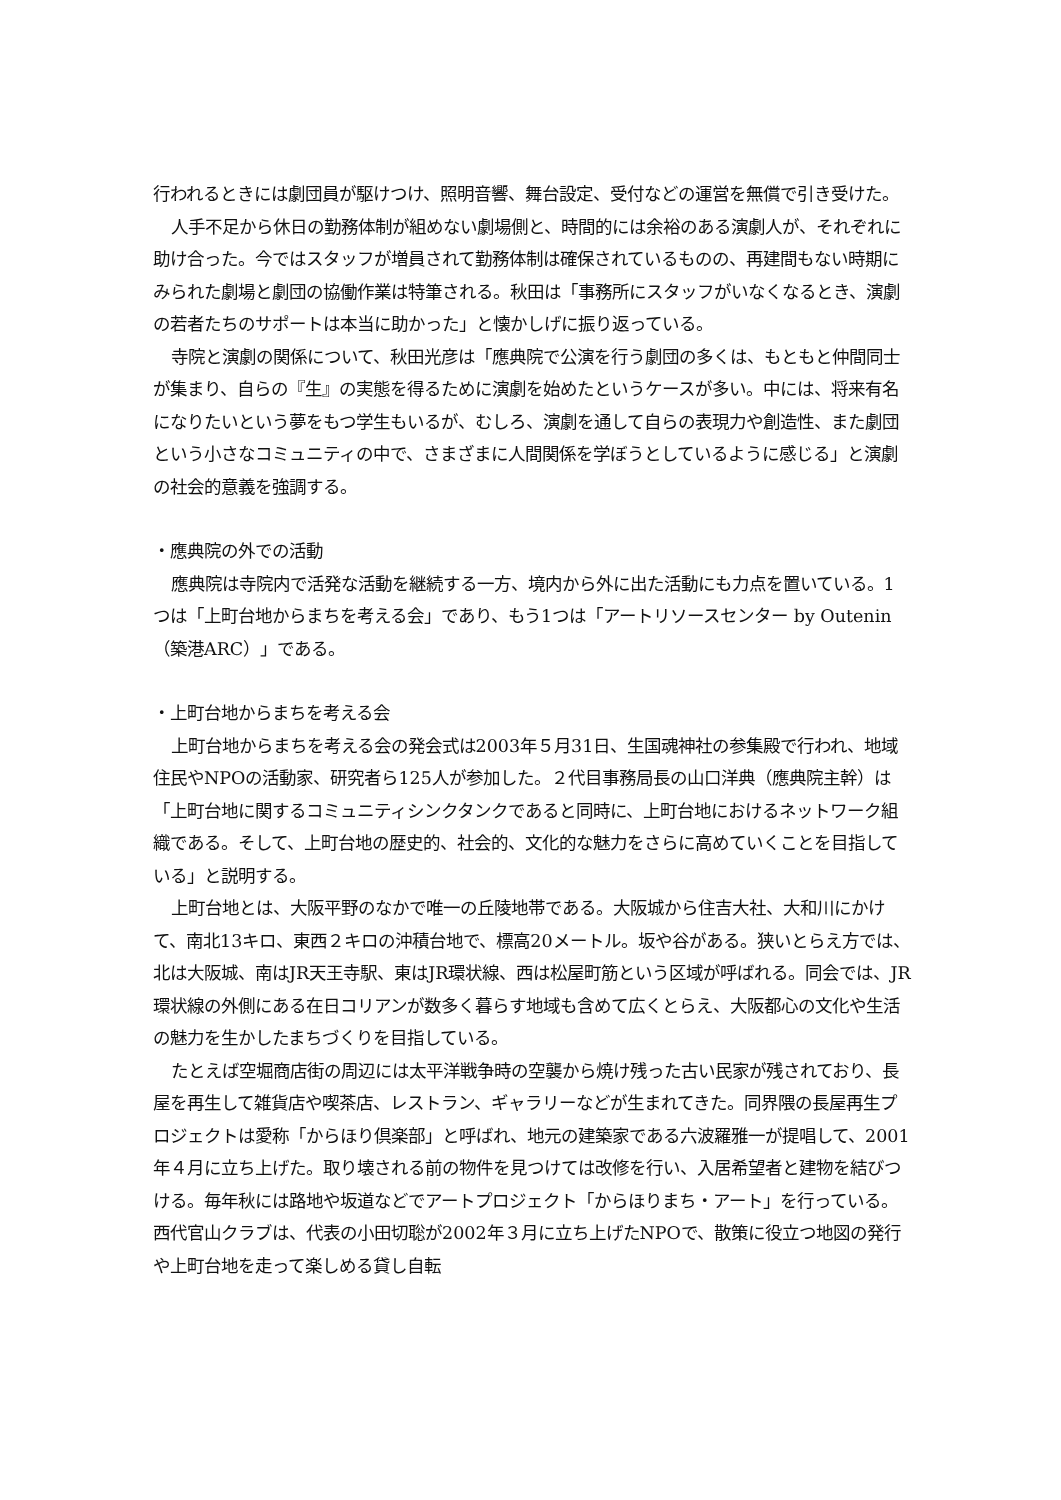行われるときには劇団員が駆けつけ、照明音響、舞台設定、受付などの運営を無償で引き受けた。
人手不足から休日の勤務体制が組めない劇場側と、時間的には余裕のある演劇人が、それぞれに助け合った。今ではスタッフが増員されて勤務体制は確保されているものの、再建間もない時期にみられた劇場と劇団の協働作業は特筆される。秋田は「事務所にスタッフがいなくなるとき、演劇の若者たちのサポートは本当に助かった」と懐かしげに振り返っている。
寺院と演劇の関係について、秋田光彦は「應典院で公演を行う劇団の多くは、もともと仲間同士が集まり、自らの『生』の実態を得るために演劇を始めたというケースが多い。中には、将来有名になりたいという夢をもつ学生もいるが、むしろ、演劇を通して自らの表現力や創造性、また劇団という小さなコミュニティの中で、さまざまに人間関係を学ぼうとしているように感じる」と演劇の社会的意義を強調する。
・應典院の外での活動
應典院は寺院内で活発な活動を継続する一方、境内から外に出た活動にも力点を置いている。1つは「上町台地からまちを考える会」であり、もう1つは「アートリソースセンター by Outenin（築港ARC）」である。
・上町台地からまちを考える会
上町台地からまちを考える会の発会式は2003年５月31日、生国魂神社の参集殿で行われ、地域住民やNPOの活動家、研究者ら125人が参加した。２代目事務局長の山口洋典（應典院主幹）は「上町台地に関するコミュニティシンクタンクであると同時に、上町台地におけるネットワーク組織である。そして、上町台地の歴史的、社会的、文化的な魅力をさらに高めていくことを目指している」と説明する。
上町台地とは、大阪平野のなかで唯一の丘陵地帯である。大阪城から住吉大社、大和川にかけて、南北13キロ、東西２キロの沖積台地で、標高20メートル。坂や谷がある。狭いとらえ方では、北は大阪城、南はJR天王寺駅、東はJR環状線、西は松屋町筋という区域が呼ばれる。同会では、JR環状線の外側にある在日コリアンが数多く暮らす地域も含めて広くとらえ、大阪都心の文化や生活の魅力を生かしたまちづくりを目指している。
たとえば空堀商店街の周辺には太平洋戦争時の空襲から焼け残った古い民家が残されており、長屋を再生して雑貨店や喫茶店、レストラン、ギャラリーなどが生まれてきた。同界隈の長屋再生プロジェクトは愛称「からほり倶楽部」と呼ばれ、地元の建築家である六波羅雅一が提唱して、2001年４月に立ち上げた。取り壊される前の物件を見つけては改修を行い、入居希望者と建物を結びつける。毎年秋には路地や坂道などでアートプロジェクト「からほりまち・アート」を行っている。西代官山クラブは、代表の小田切聡が2002年３月に立ち上げたNPOで、散策に役立つ地図の発行や上町台地を走って楽しめる貸し自転